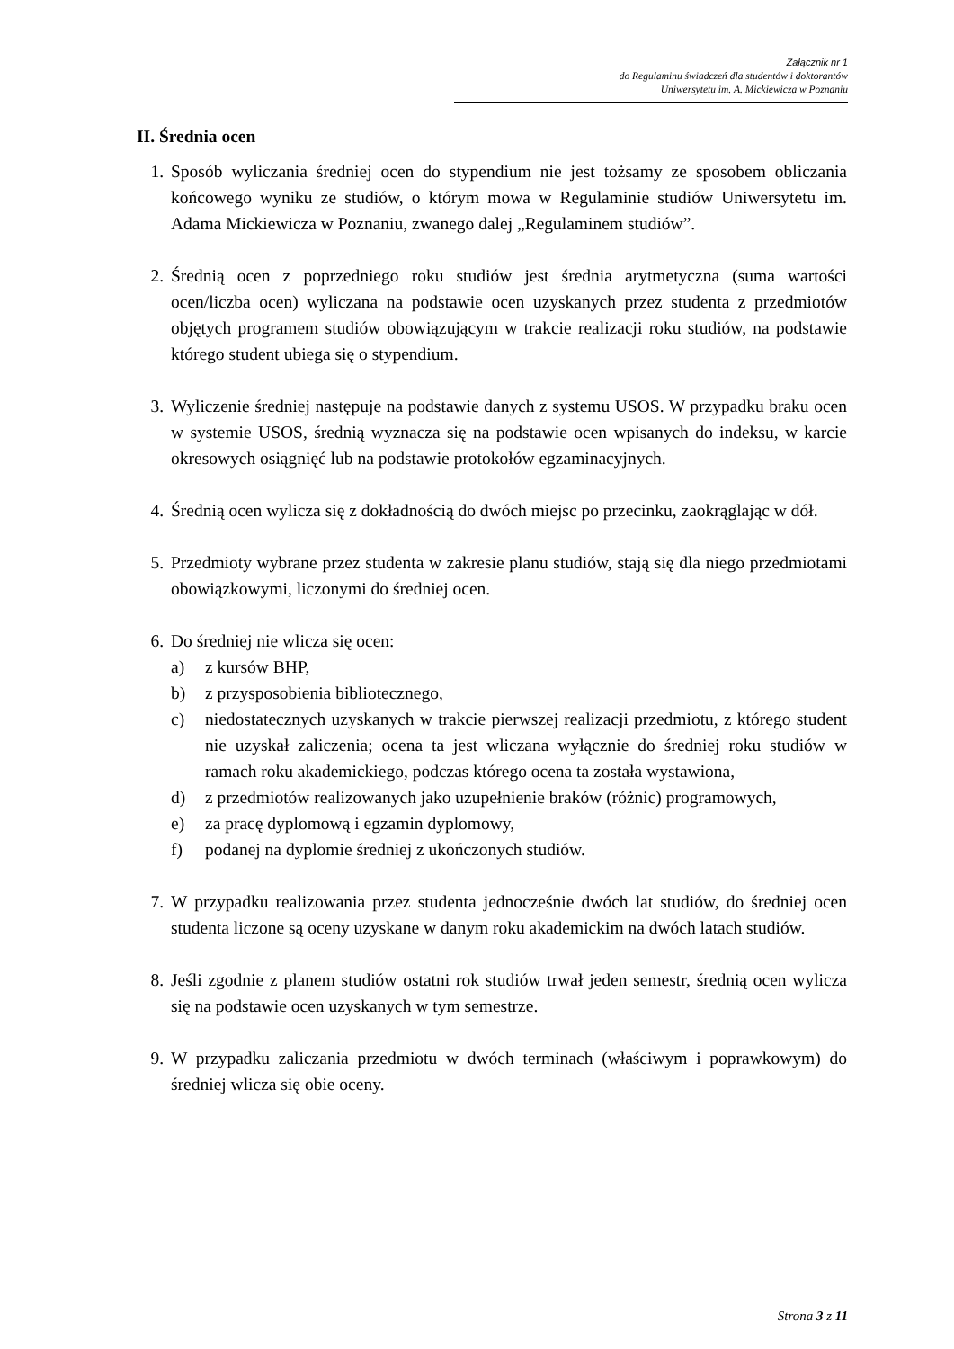Załącznik nr 1
do Regulaminu świadczeń dla studentów i doktorantów
Uniwersytetu im. A. Mickiewicza w Poznaniu
II. Średnia ocen
1. Sposób wyliczania średniej ocen do stypendium nie jest tożsamy ze sposobem obliczania końcowego wyniku ze studiów, o którym mowa w Regulaminie studiów Uniwersytetu im. Adama Mickiewicza w Poznaniu, zwanego dalej „Regulaminem studiów”.
2. Średnią ocen z poprzedniego roku studiów jest średnia arytmetyczna (suma wartości ocen/liczba ocen) wyliczana na podstawie ocen uzyskanych przez studenta z przedmiotów objętych programem studiów obowiązującym w trakcie realizacji roku studiów, na podstawie którego student ubiega się o stypendium.
3. Wyliczenie średniej następuje na podstawie danych z systemu USOS. W przypadku braku ocen w systemie USOS, średnią wyznacza się na podstawie ocen wpisanych do indeksu, w karcie okresowych osiągnięć lub na podstawie protokołów egzaminacyjnych.
4. Średnią ocen wylicza się z dokładnością do dwóch miejsc po przecinku, zaokrąglając w dół.
5. Przedmioty wybrane przez studenta w zakresie planu studiów, stają się dla niego przedmiotami obowiązkowymi, liczonymi do średniej ocen.
6. Do średniej nie wlicza się ocen:
a) z kursów BHP,
b) z przysposobienia bibliotecznego,
c) niedostatecznych uzyskanych w trakcie pierwszej realizacji przedmiotu, z którego student nie uzyskał zaliczenia; ocena ta jest wliczana wyłącznie do średniej roku studiów w ramach roku akademickiego, podczas którego ocena ta została wystawiona,
d) z przedmiotów realizowanych jako uzupełnienie braków (różnic) programowych,
e) za pracę dyplomową i egzamin dyplomowy,
f) podanej na dyplomie średniej z ukończonych studiów.
7. W przypadku realizowania przez studenta jednocześnie dwóch lat studiów, do średniej ocen studenta liczone są oceny uzyskane w danym roku akademickim na dwóch latach studiów.
8. Jeśli zgodnie z planem studiów ostatni rok studiów trwał jeden semestr, średnią ocen wylicza się na podstawie ocen uzyskanych w tym semestrze.
9. W przypadku zaliczania przedmiotu w dwóch terminach (właściwym i poprawkowym) do średniej wlicza się obie oceny.
Strona 3 z 11